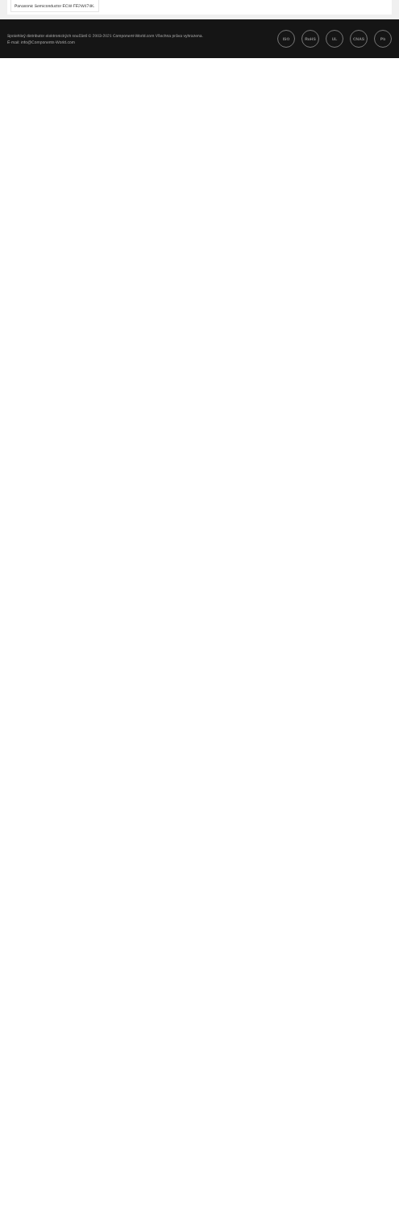Panasonic Semiconductor ECW-FE2W474K.
Spolehlivý distributor elektronických součástí © 2003-2021 Component-World.com Všechna práva vyhrazena.
E-mail: info@Components-World.com
ISO RoHS UL CNAS Pb